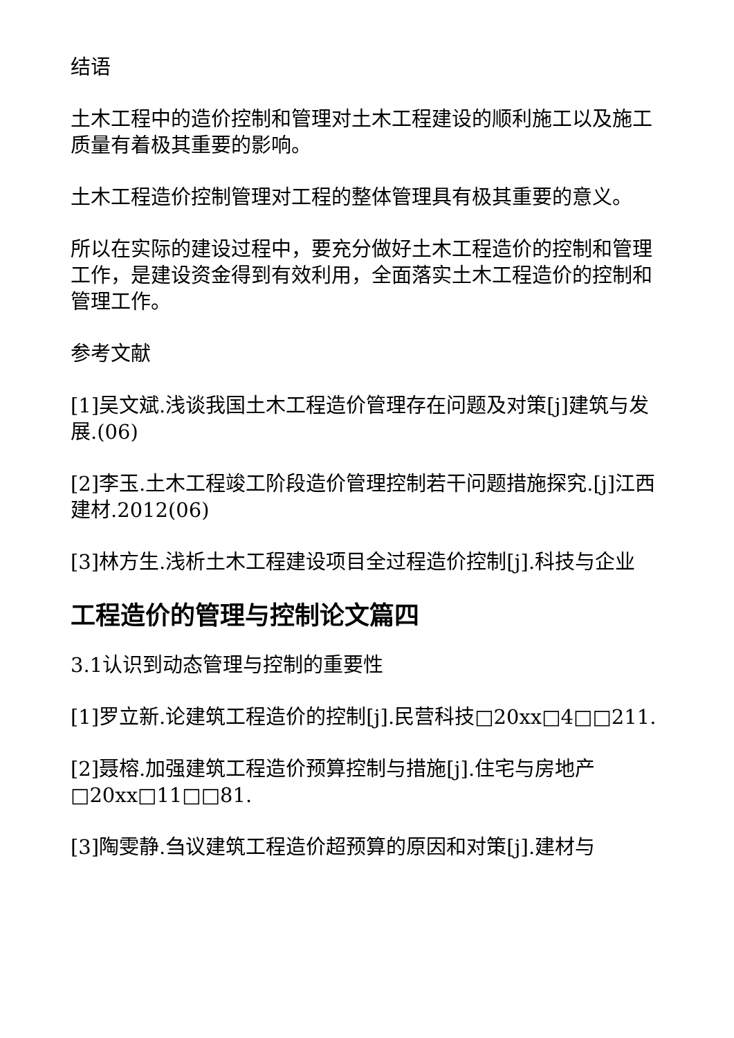结语
土木工程中的造价控制和管理对土木工程建设的顺利施工以及施工质量有着极其重要的影响。
土木工程造价控制管理对工程的整体管理具有极其重要的意义。
所以在实际的建设过程中，要充分做好土木工程造价的控制和管理工作，是建设资金得到有效利用，全面落实土木工程造价的控制和管理工作。
参考文献
[1]吴文斌.浅谈我国土木工程造价管理存在问题及对策[j]建筑与发展.(06)
[2]李玉.土木工程竣工阶段造价管理控制若干问题措施探究.[j]江西建材.2012(06)
[3]林方生.浅析土木工程建设项目全过程造价控制[j].科技与企业
工程造价的管理与控制论文篇四
3.1认识到动态管理与控制的重要性
[1]罗立新.论建筑工程造价的控制[j].民营科技□20xx□4□□211.
[2]聂榕.加强建筑工程造价预算控制与措施[j].住宅与房地产□20xx□11□□81.
[3]陶雯静.刍议建筑工程造价超预算的原因和对策[j].建材与